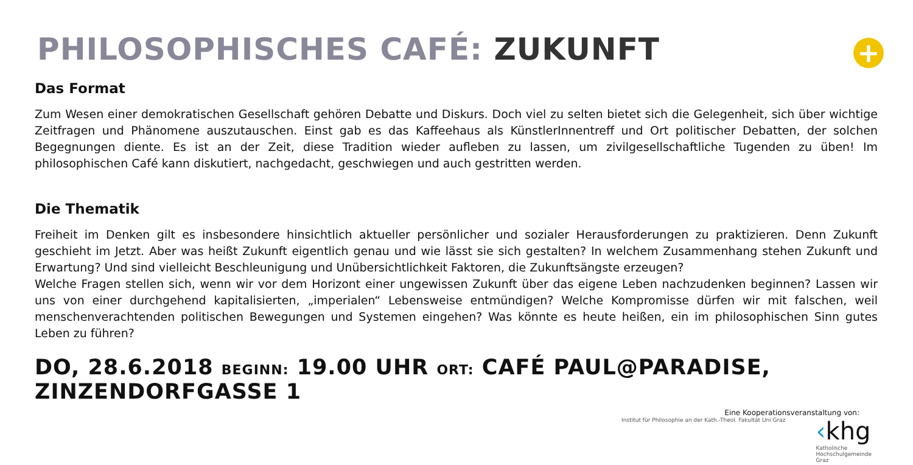+
PHILOSOPHISCHES CAFÉ: ZUKUNFT
Das Format
Zum Wesen einer demokratischen Gesellschaft gehören Debatte und Diskurs. Doch viel zu selten bietet sich die Gelegenheit, sich über wichtige Zeitfragen und Phänomene auszutauschen. Einst gab es das Kaffeehaus als KünstlerInnentreff und Ort politischer Debatten, der solchen Begegnungen diente. Es ist an der Zeit, diese Tradition wieder aufleben zu lassen, um zivilgesellschaftliche Tugenden zu üben! Im philosophischen Café kann diskutiert, nachgedacht, geschwiegen und auch gestritten werden.
Die Thematik
Freiheit im Denken gilt es insbesondere hinsichtlich aktueller persönlicher und sozialer Herausforderungen zu praktizieren. Denn Zukunft geschieht im Jetzt. Aber was heißt Zukunft eigentlich genau und wie lässt sie sich gestalten? In welchem Zusammenhang stehen Zukunft und Erwartung? Und sind vielleicht Beschleunigung und Unübersichtlichkeit Faktoren, die Zukunftsängste erzeugen?
Welche Fragen stellen sich, wenn wir vor dem Horizont einer ungewissen Zukunft über das eigene Leben nachzudenken beginnen? Lassen wir uns von einer durchgehend kapitalisierten, „imperialen“ Lebensweise entmündigen? Welche Kompromisse dürfen wir mit falschen, weil menschenverachtenden politischen Bewegungen und Systemen eingehen? Was könnte es heute heißen, ein im philosophischen Sinn gutes Leben zu führen?
DO, 28.6.2018 BEGINN: 19.00 UHR ORT: CAFÉ PAUL@PARADISE, ZINZENDORFGASSE 1
Eine Kooperationsveranstaltung von:
Institut für Philosophie an der Kath.-Theol. Fakultät Uni Graz
‹khg
Katholische
Hochschulgemeinde
Graz